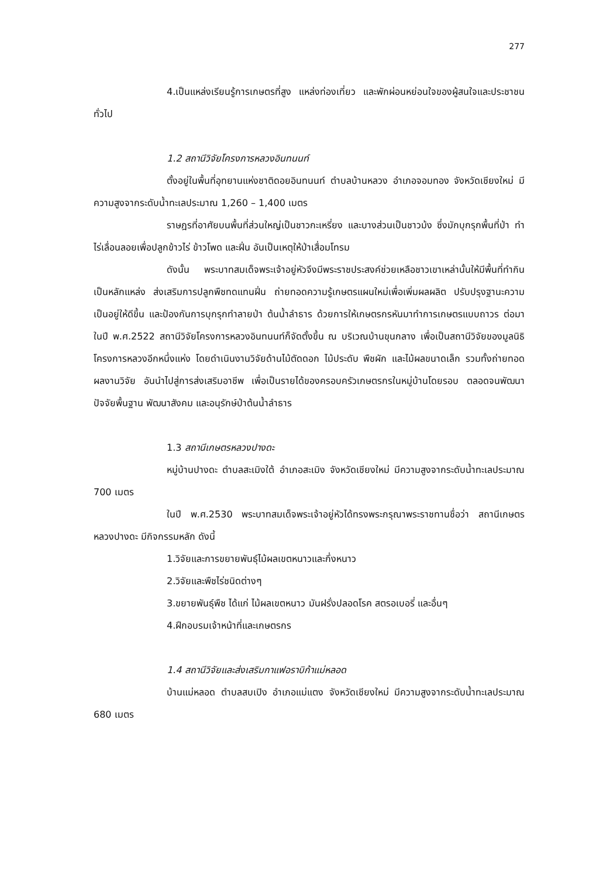277
4.เป็นแหล่งเรียนรู้การเกษตรที่สูง แหล่งท่องเที่ยว และพักผ่อนหย่อนใจของผู้สนใจและประชาชนทั่วไป
1.2 สถานีวิจัยโครงการหลวงอินทนนท์
ตั้งอยู่ในพื้นที่อุทยานแห่งชาติดอยอินทนนท์ ตำบลบ้านหลวง อำเภอจอมทอง จังหวัดเชียงใหม่ มีความสูงจากระดับน้ำทะเลประมาณ 1,260 – 1,400 เมตร
ราษฎรที่อาศัยบนพื้นที่ส่วนใหญ่เป็นชาวกะเหรี่ยง และบางส่วนเป็นชาวม้ง ซึ่งมักบุกรุกพื้นที่ป่า ทำไร่เลื่อนลอยเพื่อปลูกข้าวไร่ ข้าวโพด และฝิ่น อันเป็นเหตุให้ป่าเสื่อมโทรม
ดังนั้น พระบาทสมเด็จพระเจ้าอยู่หัวจึงมีพระราชประสงค์ช่วยเหลือชาวเขาเหล่านั้นให้มีพื้นที่ทำกินเป็นหลักแหล่ง ส่งเสริมการปลูกพืชทดแทนฝิ่น ถ่ายทอดความรู้เกษตรแผนใหม่เพื่อเพิ่มผลผลิต ปรับปรุงฐานะความเป็นอยู่ให้ดีขึ้น และป้องกันการบุกรุกทำลายป่า ต้นน้ำลำธาร ด้วยการให้เกษตรกรหันมาทำการเกษตรแบบถาวร ต่อมาในปี พ.ศ.2522 สถานีวิจัยโครงการหลวงอินทนนท์ก็จัดตั้งขึ้น ณ บริเวณบ้านขุนกลาง เพื่อเป็นสถานีวิจัยของมูลนิธิโครงการหลวงอีกหนึ่งแห่ง โดยดำเนินงานวิจัยด้านไม้ตัดดอก ไม้ประดับ พืชผัก และไม้ผลขนาดเล็ก รวมทั้งถ่ายทอดผลงานวิจัย อันนำไปสู่การส่งเสริมอาชีพ เพื่อเป็นรายได้ของครอบครัวเกษตรกรในหมู่บ้านโดยรอบ ตลอดจนพัฒนาปัจจัยพื้นฐาน พัฒนาสังคม และอนุรักษ์ป่าต้นน้ำลำธาร
1.3 สถานีเกษตรหลวงปางดะ
หมู่บ้านปางดะ ตำบลสะเมิงใต้ อำเภอสะเมิง จังหวัดเชียงใหม่ มีความสูงจากระดับน้ำทะเลประมาณ 700 เมตร
ในปี พ.ศ.2530 พระบาทสมเด็จพระเจ้าอยู่หัวได้ทรงพระกรุณาพระราชทานชื่อว่า สถานีเกษตรหลวงปางดะ มีกิจกรรมหลัก ดังนี้
1.วิจัยและการขยายพันธุ์ไม้ผลเขตหนาวและกึ่งหนาว
2.วิจัยและพืชไร่ชนิดต่างๆ
3.ขยายพันธุ์พืช ได้แก่ ไม้ผลเขตหนาว มันฝรั่งปลอดโรค สตรอเบอรี่ และอื่นๆ
4.ฝึกอบรมเจ้าหน้าที่และเกษตรกร
1.4 สถานีวิจัยและส่งเสริมกาแฟอราบิก้าแม่หลอด
บ้านแม่หลอด ตำบลสบเปิง อำเภอแม่แตง จังหวัดเชียงใหม่ มีความสูงจากระดับน้ำทะเลประมาณ 680 เมตร